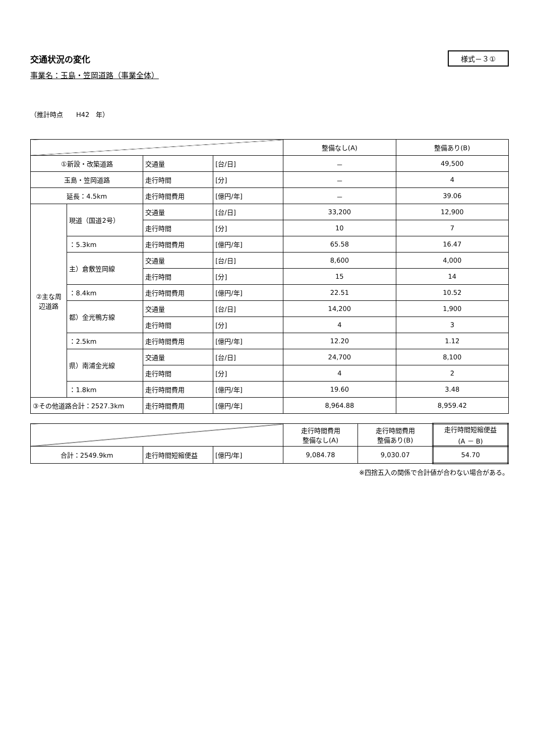交通状況の変化
様式－３①
事業名：玉島・笠岡道路（事業全体）
（推計時点　　H42　年）
| | | | | 整備なし(A) | 整備あり(B) |
| --- | --- | --- | --- | --- | --- |
| ①新設・改築道路 | | 交通量 | [台/日] | － | 49,500 |
| 玉島・笠岡道路 | | 走行時間 | [分] | － | 4 |
| 延長：4.5km | | 走行時間費用 | [億円/年] | － | 39.06 |
| ②主な周辺道路 | 現道（国道2号） | 交通量 | [台/日] | 33,200 | 12,900 |
| | | 走行時間 | [分] | 10 | 7 |
| | ：5.3km | 走行時間費用 | [億円/年] | 65.58 | 16.47 |
| | 主）倉敷笠岡線 | 交通量 | [台/日] | 8,600 | 4,000 |
| | | 走行時間 | [分] | 15 | 14 |
| | ：8.4km | 走行時間費用 | [億円/年] | 22.51 | 10.52 |
| | 都）金光鴨方線 | 交通量 | [台/日] | 14,200 | 1,900 |
| | | 走行時間 | [分] | 4 | 3 |
| | ：2.5km | 走行時間費用 | [億円/年] | 12.20 | 1.12 |
| | 県）南浦金光線 | 交通量 | [台/日] | 24,700 | 8,100 |
| | | 走行時間 | [分] | 4 | 2 |
| | ：1.8km | 走行時間費用 | [億円/年] | 19.60 | 3.48 |
| ③その他道路合計：2527.3km | | 走行時間費用 | [億円/年] | 8,964.88 | 8,959.42 |
| | | | 走行時間費用 整備なし(A) | 走行時間費用 整備あり(B) | 走行時間短縮便益 (A － B) |
| --- | --- | --- | --- | --- | --- |
| 合計：2549.9km | 走行時間短縮便益 | [億円/年] | 9,084.78 | 9,030.07 | 54.70 |
※四捨五入の関係で合計値が合わない場合がある。